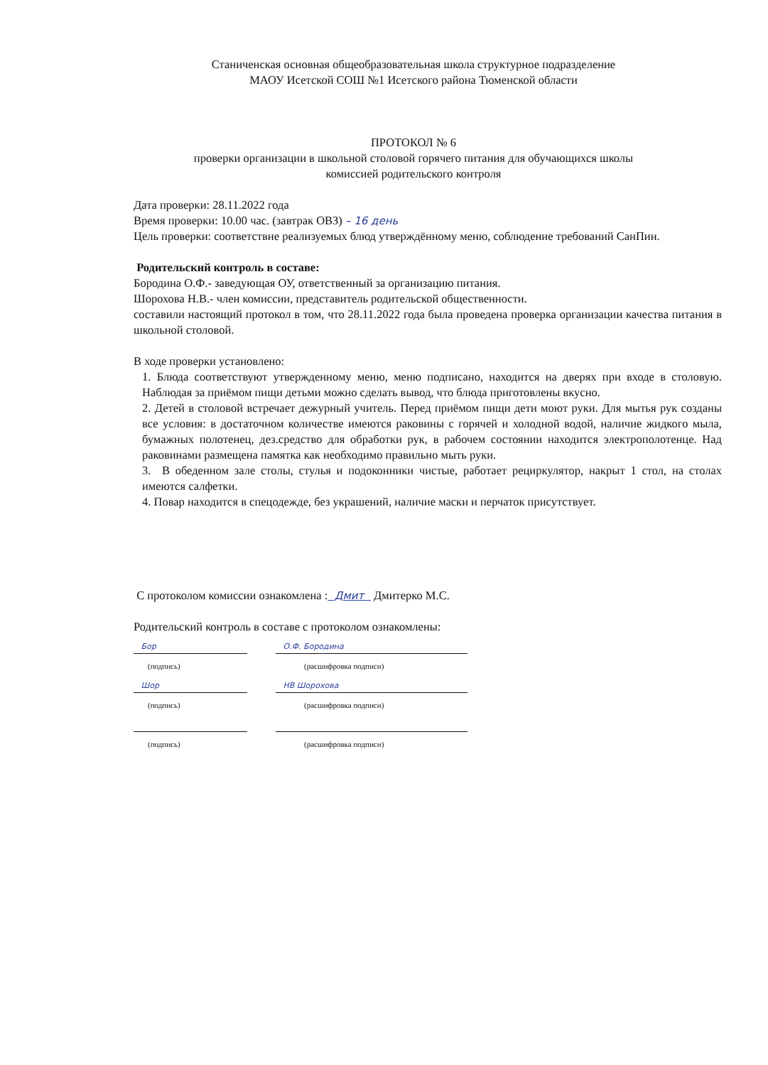Станиченская основная общеобразовательная школа структурное подразделение
МАОУ Исетской СОШ №1 Исетского района Тюменской области
ПРОТОКОЛ № 6
проверки организации в школьной столовой горячего питания для обучающихся школы
комиссией родительского контроля
Дата проверки: 28.11.2022 года
Время проверки: 10.00 час. (завтрак ОВЗ) – 16 день
Цель проверки: соответствие реализуемых блюд утверждённому меню, соблюдение требований СанПин.
Родительский контроль в составе:
Бородина О.Ф.- заведующая ОУ, ответственный за организацию питания.
Шорохова Н.В.- член комиссии, представитель родительской общественности.
составили настоящий протокол в том, что 28.11.2022 года была проведена проверка организации качества питания в школьной столовой.
В ходе проверки установлено:
1. Блюда соответствуют утвержденному меню, меню подписано, находится на дверях при входе в столовую. Наблюдая за приёмом пищи детьми можно сделать вывод, что блюда приготовлены вкусно.
2. Детей в столовой встречает дежурный учитель. Перед приёмом пищи дети моют руки. Для мытья рук созданы все условия: в достаточном количестве имеются раковины с горячей и холодной водой, наличие жидкого мыла, бумажных полотенец, дез.средство для обработки рук, в рабочем состоянии находится электрополотенце. Над раковинами размещена памятка как необходимо правильно мыть руки.
3. В обеденном зале столы, стулья и подоконники чистые, работает рециркулятор, накрыт 1 стол, на столах имеются салфетки.
4. Повар находится в спецодежде, без украшений, наличие маски и перчаток присутствует.
С протоколом комиссии ознакомлена : Дмит Дмитерко М.С.
Родительский контроль в составе с протоколом ознакомлены:
Бор О.Ф. Бородина
(подпись) (расшифровка подписи)
Шор НВ Шорохова
(подпись) (расшифровка подписи)
(подпись) (расшифровка подписи)